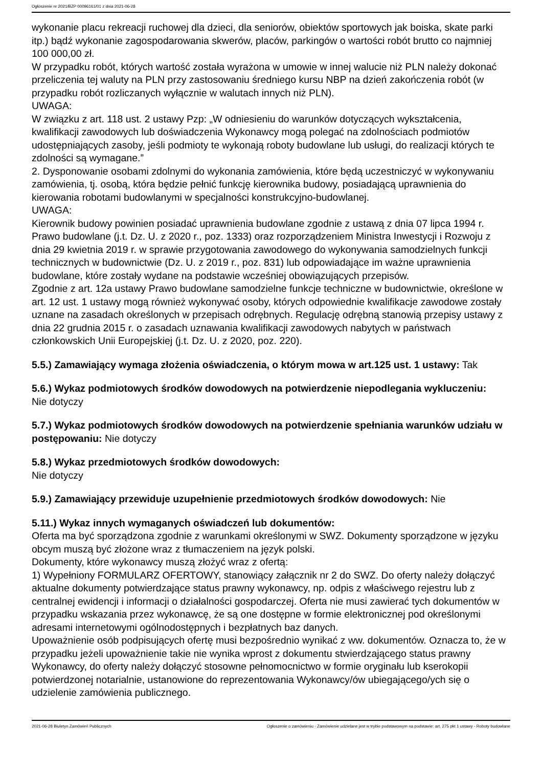Ogłoszenie nr 2021/BZP 00096161/01 z dnia 2021-06-28
wykonanie placu rekreacji ruchowej dla dzieci, dla seniorów, obiektów sportowych jak boiska, skate parki itp.) bądź wykonanie zagospodarowania skwerów, placów, parkingów o wartości robót brutto co najmniej 100 000,00 zł.
W przypadku robót, których wartość została wyrażona w umowie w innej walucie niż PLN należy dokonać przeliczenia tej waluty na PLN przy zastosowaniu średniego kursu NBP na dzień zakończenia robót (w przypadku robót rozliczanych wyłącznie w walutach innych niż PLN).
UWAGA:
W związku z art. 118 ust. 2 ustawy Pzp: „W odniesieniu do warunków dotyczących wykształcenia, kwalifikacji zawodowych lub doświadczenia Wykonawcy mogą polegać na zdolnościach podmiotów udostępniających zasoby, jeśli podmioty te wykonają roboty budowlane lub usługi, do realizacji których te zdolności są wymagane.”
2. Dysponowanie osobami zdolnymi do wykonania zamówienia, które będą uczestniczyć w wykonywaniu zamówienia, tj. osobą, która będzie pełnić funkcję kierownika budowy, posiadającą uprawnienia do kierowania robotami budowlanymi w specjalności konstrukcyjno-budowlanej.
UWAGA:
Kierownik budowy powinien posiadać uprawnienia budowlane zgodnie z ustawą z dnia 07 lipca 1994 r. Prawo budowlane (j.t. Dz. U. z 2020 r., poz. 1333) oraz rozporządzeniem Ministra Inwestycji i Rozwoju z dnia 29 kwietnia 2019 r. w sprawie przygotowania zawodowego do wykonywania samodzielnych funkcji technicznych w budownictwie (Dz. U. z 2019 r., poz. 831) lub odpowiadające im ważne uprawnienia budowlane, które zostały wydane na podstawie wcześniej obowiązujących przepisów.
Zgodnie z art. 12a ustawy Prawo budowlane samodzielne funkcje techniczne w budownictwie, określone w art. 12 ust. 1 ustawy mogą również wykonywać osoby, których odpowiednie kwalifikacje zawodowe zostały uznane na zasadach określonych w przepisach odrębnych. Regulację odrębną stanowią przepisy ustawy z dnia 22 grudnia 2015 r. o zasadach uznawania kwalifikacji zawodowych nabytych w państwach członkowskich Unii Europejskiej (j.t. Dz. U. z 2020, poz. 220).
5.5.) Zamawiający wymaga złożenia oświadczenia, o którym mowa w art.125 ust. 1 ustawy: Tak
5.6.) Wykaz podmiotowych środków dowodowych na potwierdzenie niepodlegania wykluczeniu:
Nie dotyczy
5.7.) Wykaz podmiotowych środków dowodowych na potwierdzenie spełniania warunków udziału w postępowaniu: Nie dotyczy
5.8.) Wykaz przedmiotowych środków dowodowych:
Nie dotyczy
5.9.) Zamawiający przewiduje uzupełnienie przedmiotowych środków dowodowych: Nie
5.11.) Wykaz innych wymaganych oświadczeń lub dokumentów:
Oferta ma być sporządzona zgodnie z warunkami określonymi w SWZ. Dokumenty sporządzone w języku obcym muszą być złożone wraz z tłumaczeniem na język polski.
Dokumenty, które wykonawcy muszą złożyć wraz z ofertą:
1) Wypełniony FORMULARZ OFERTOWY, stanowiący załącznik nr 2 do SWZ. Do oferty należy dołączyć aktualne dokumenty potwierdzające status prawny wykonawcy, np. odpis z właściwego rejestru lub z centralnej ewidencji i informacji o działalności gospodarczej. Oferta nie musi zawierać tych dokumentów w przypadku wskazania przez wykonawcę, że są one dostępne w formie elektronicznej pod określonymi adresami internetowymi ogólnodostępnych i bezpłatnych baz danych.
Upoważnienie osób podpisujących ofertę musi bezpośrednio wynikać z ww. dokumentów. Oznacza to, że w przypadku jeżeli upoważnienie takie nie wynika wprost z dokumentu stwierdzającego status prawny Wykonawcy, do oferty należy dołączyć stosowne pełnomocnictwo w formie oryginału lub kserokopii potwierdzonej notarialnie, ustanowione do reprezentowania Wykonawcy/ów ubiegającego/ych się o udzielenie zamówienia publicznego.
2021-06-28 Biuletyn Zamówień Publicznych Ogłoszenie o zamówieniu - Zamówienie udzielane jest w trybie podstawowym na podstawie: art. 275 pkt 1 ustawy - Roboty budowlane